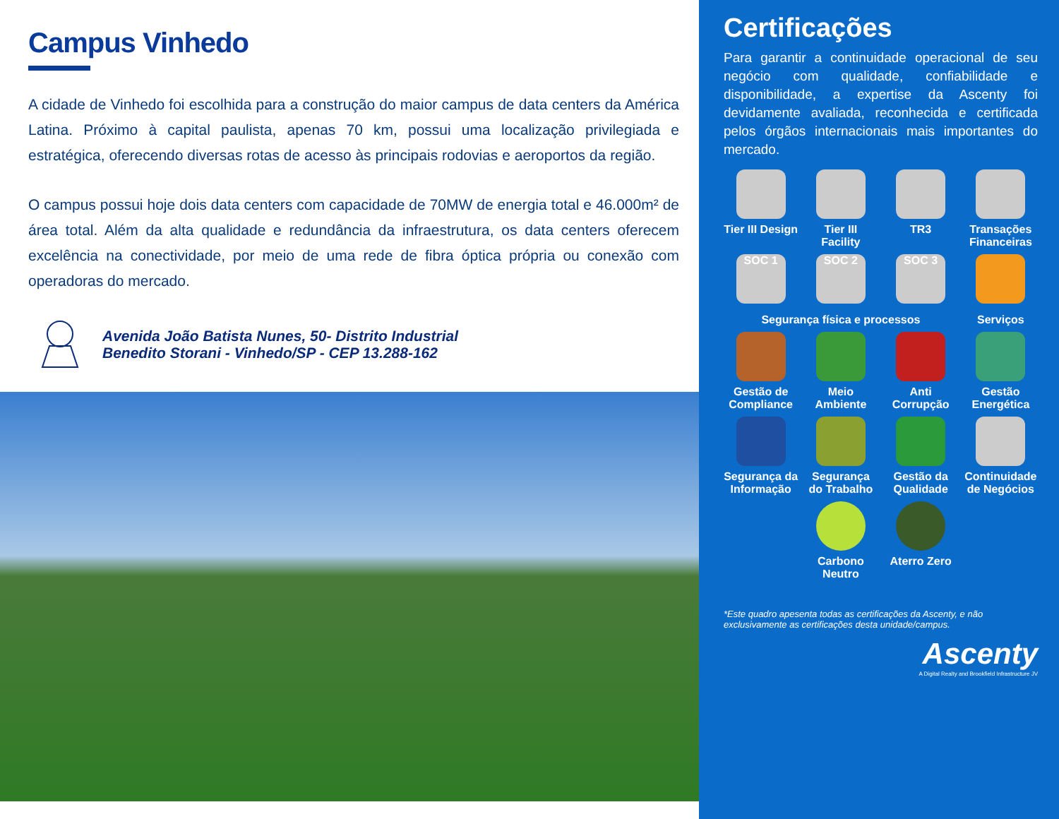Campus Vinhedo
A cidade de Vinhedo foi escolhida para a construção do maior campus de data centers da América Latina. Próximo à capital paulista, apenas 70 km, possui uma localização privilegiada e estratégica, oferecendo diversas rotas de acesso às principais rodovias e aeroportos da região.
O campus possui hoje dois data centers com capacidade de 70MW de energia total e 46.000m² de área total. Além da alta qualidade e redundância da infraestrutura, os data centers oferecem excelência na conectividade, por meio de uma rede de fibra óptica própria ou conexão com operadoras do mercado.
Avenida João Batista Nunes, 50- Distrito Industrial
Benedito Storani - Vinhedo/SP - CEP 13.288-162
Certificações
Para garantir a continuidade operacional de seu negócio com qualidade, confiabilidade e disponibilidade, a expertise da Ascenty foi devidamente avaliada, reconhecida e certificada pelos órgãos internacionais mais importantes do mercado.
Tier III Design
Tier III Facility
TR3
Transações Financeiras
SOC 1
SOC 2
SOC 3
Segurança física e processos
Serviços
Gestão de Compliance
Meio Ambiente
Anti Corrupção
Gestão Energética
Segurança da Informação
Segurança do Trabalho
Gestão da Qualidade
Continuidade de Negócios
Carbono Neutro
Aterro Zero
*Este quadro apesenta todas as certificações da Ascenty, e não exclusivamente as certificações desta unidade/campus.
Ascenty
A Digital Realty and Brookfield Infrastructure JV